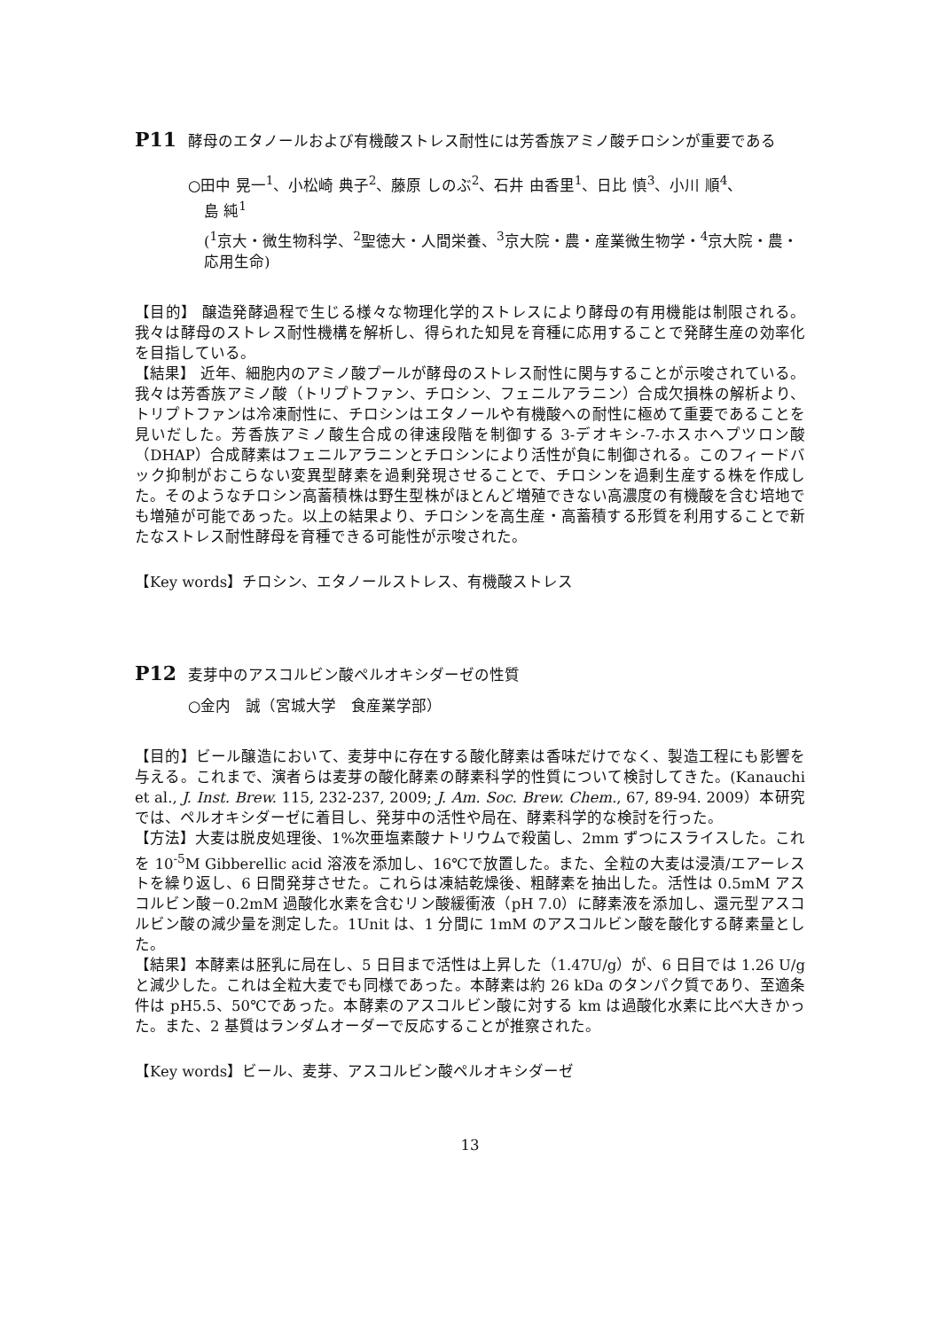P11 酵母のエタノールおよび有機酸ストレス耐性には芳香族アミノ酸チロシンが重要である
○田中 晃一<sup>1</sup>、小松崎 典子<sup>2</sup>、藤原 しのぶ<sup>2</sup>、石井 由香里<sup>1</sup>、日比 慎<sup>3</sup>、小川 順<sup>4</sup>、
島 純<sup>1</sup>
(<sup>1</sup>京大・微生物科学、<sup>2</sup>聖徳大・人間栄養、<sup>3</sup>京大院・農・産業微生物学・<sup>4</sup>京大院・農・応用生命)
【目的】 醸造発酵過程で生じる様々な物理化学的ストレスにより酵母の有用機能は制限される。我々は酵母のストレス耐性機構を解析し、得られた知見を育種に応用することで発酵生産の効率化を目指している。
【結果】 近年、細胞内のアミノ酸プールが酵母のストレス耐性に関与することが示唆されている。我々は芳香族アミノ酸（トリプトファン、チロシン、フェニルアラニン）合成欠損株の解析より、トリプトファンは冷凍耐性に、チロシンはエタノールや有機酸への耐性に極めて重要であることを見いだした。芳香族アミノ酸生合成の律速段階を制御する 3-デオキシ-7-ホスホヘプツロン酸（DHAP）合成酵素はフェニルアラニンとチロシンにより活性が負に制御される。このフィードバック抑制がおこらない変異型酵素を過剰発現させることで、チロシンを過剰生産する株を作成した。そのようなチロシン高蓄積株は野生型株がほとんど増殖できない高濃度の有機酸を含む培地でも増殖が可能であった。以上の結果より、チロシンを高生産・高蓄積する形質を利用することで新たなストレス耐性酵母を育種できる可能性が示唆された。
【Key words】チロシン、エタノールストレス、有機酸ストレス
P12 麦芽中のアスコルビン酸ペルオキシダーゼの性質
○金内　誠（宮城大学　食産業学部）
【目的】ビール醸造において、麦芽中に存在する酸化酵素は香味だけでなく、製造工程にも影響を与える。これまで、演者らは麦芽の酸化酵素の酵素科学的性質について検討してきた。(Kanauchi et al., J. Inst. Brew. 115, 232-237, 2009; J. Am. Soc. Brew. Chem., 67, 89-94. 2009）本研究では、ペルオキシダーゼに着目し、発芽中の活性や局在、酵素科学的な検討を行った。
【方法】大麦は脱皮処理後、1%次亜塩素酸ナトリウムで殺菌し、2mm ずつにスライスした。これを 10<sup>-5</sup>M Gibberellic acid 溶液を添加し、16℃で放置した。また、全粒の大麦は浸漬/エアーレストを繰り返し、6 日間発芽させた。これらは凍結乾燥後、粗酵素を抽出した。活性は 0.5mM アスコルビン酸－0.2mM 過酸化水素を含むリン酸緩衝液（pH 7.0）に酵素液を添加し、還元型アスコルビン酸の減少量を測定した。1Unit は、1 分間に 1mM のアスコルビン酸を酸化する酵素量とした。
【結果】本酵素は胚乳に局在し、5 日目まで活性は上昇した（1.47U/g）が、6 日目では 1.26 U/g と減少した。これは全粒大麦でも同様であった。本酵素は約 26 kDa のタンパク質であり、至適条件は pH5.5、50℃であった。本酵素のアスコルビン酸に対する km は過酸化水素に比べ大きかった。また、2 基質はランダムオーダーで反応することが推察された。
【Key words】ビール、麦芽、アスコルビン酸ペルオキシダーゼ
13